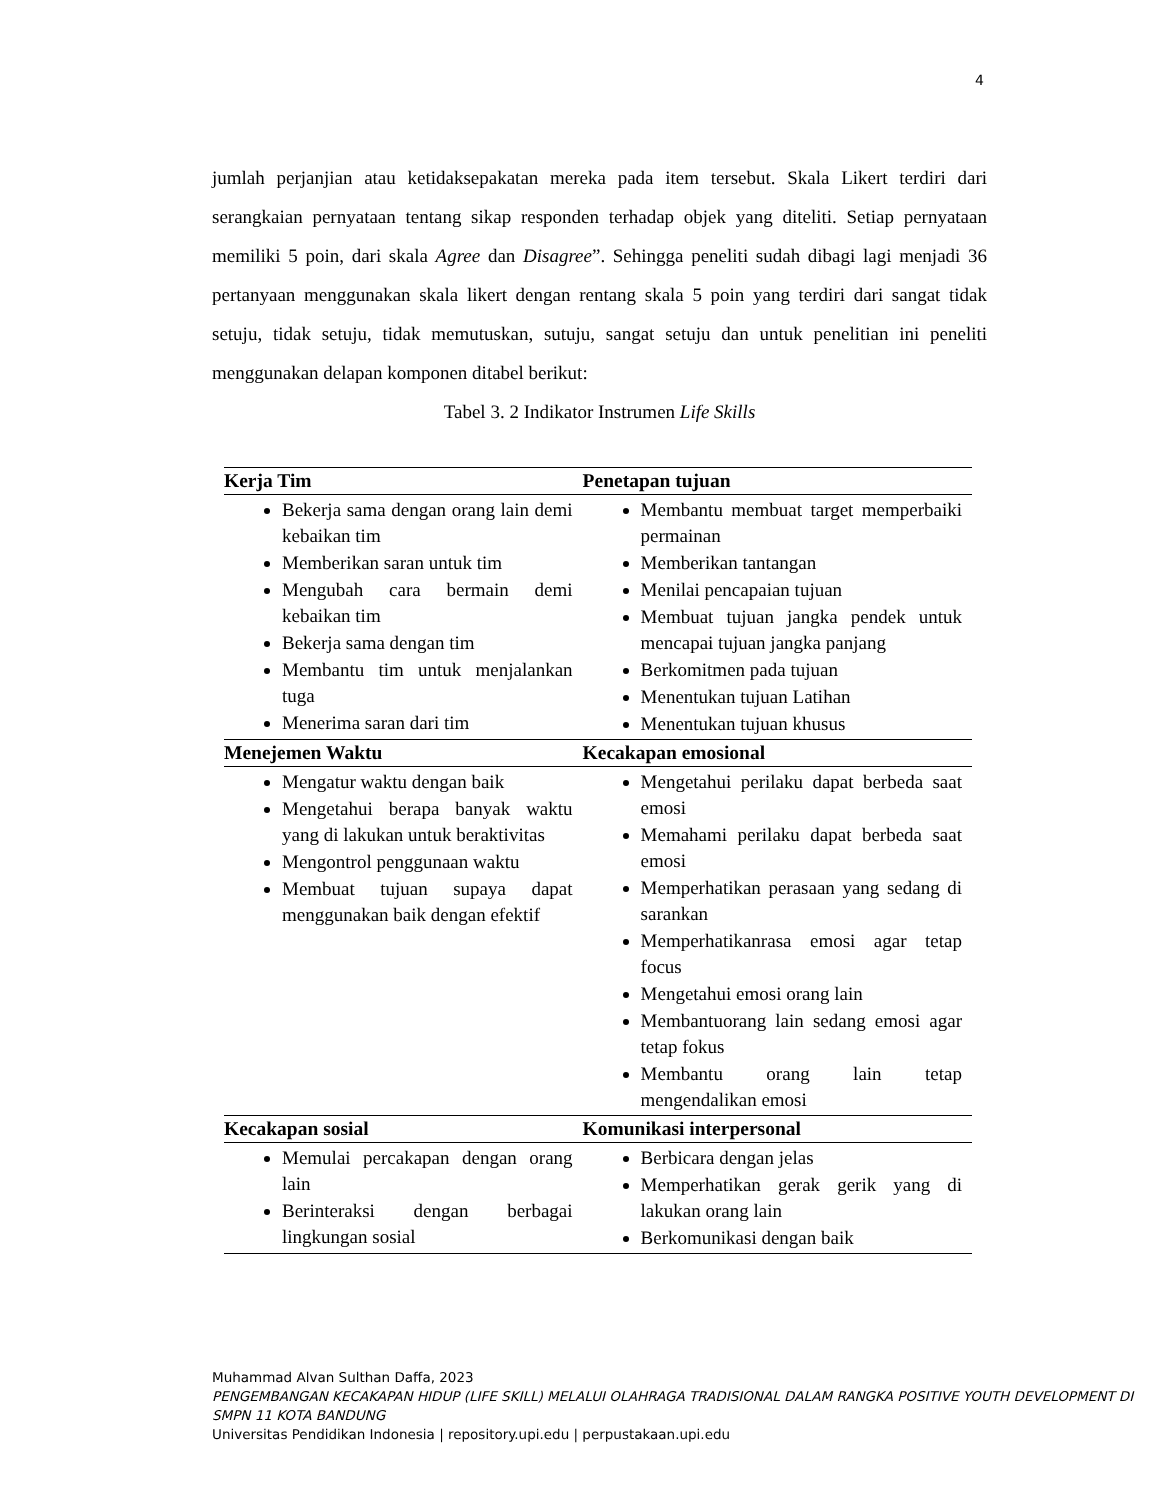4
jumlah perjanjian atau ketidaksepakatan mereka pada item tersebut. Skala Likert terdiri dari serangkaian pernyataan tentang sikap responden terhadap objek yang diteliti. Setiap pernyataan memiliki 5 poin, dari skala Agree dan Disagree”. Sehingga peneliti sudah dibagi lagi menjadi 36 pertanyaan menggunakan skala likert dengan rentang skala 5 poin yang terdiri dari sangat tidak setuju, tidak setuju, tidak memutuskan, sutuju, sangat setuju dan untuk penelitian ini peneliti menggunakan delapan komponen ditabel berikut:
Tabel 3. 2 Indikator Instrumen Life Skills
| Kerja Tim | Penetapan tujuan |
| --- | --- |
| Bekerja sama dengan orang lain demi kebaikan tim Memberikan saran untuk tim Mengubah cara bermain demi kebaikan tim Bekerja sama dengan tim Membantu tim untuk menjalankan tuga Menerima saran dari tim | Membantu membuat target memperbaiki permainan Memberikan tantangan Menilai pencapaian tujuan Membuat tujuan jangka pendek untuk mencapai tujuan jangka panjang Berkomitmen pada tujuan Menentukan tujuan Latihan Menentukan tujuan khusus |
| Menejemen Waktu | Kecakapan emosional |
| Mengatur waktu dengan baik Mengetahui berapa banyak waktu yang di lakukan untuk beraktivitas Mengontrol penggunaan waktu Membuat tujuan supaya dapat menggunakan baik dengan efektif | Mengetahui perilaku dapat berbeda saat emosi Memahami perilaku dapat berbeda saat emosi Memperhatikan perasaan yang sedang di sarankan Memperhatikanrasa emosi agar tetap focus Mengetahui emosi orang lain Membantuorang lain sedang emosi agar tetap fokus Membantu orang lain tetap mengendalikan emosi |
| Kecakapan sosial | Komunikasi interpersonal |
| Memulai percakapan dengan orang lain Berinteraksi dengan berbagai lingkungan sosial | Berbicara dengan jelas Memperhatikan gerak gerik yang di lakukan orang lain Berkomunikasi dengan baik |
Muhammad Alvan Sulthan Daffa, 2023
PENGEMBANGAN KECAKAPAN HIDUP (LIFE SKILL) MELALUI OLAHRAGA TRADISIONAL DALAM RANGKA POSITIVE YOUTH DEVELOPMENT DI SMPN 11 KOTA BANDUNG
Universitas Pendidikan Indonesia | repository.upi.edu | perpustakaan.upi.edu